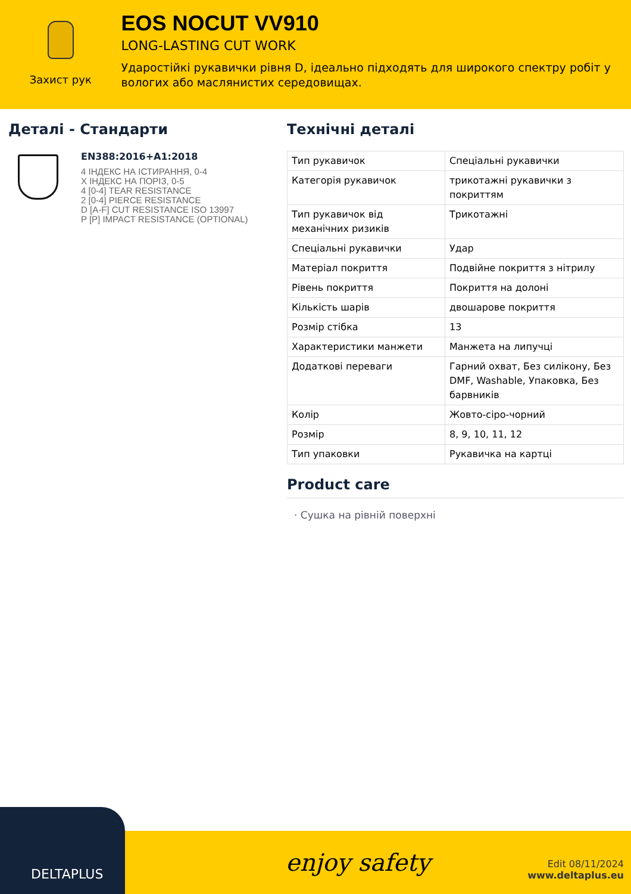Захист рук
EOS NOCUT VV910
LONG-LASTING CUT WORK
Ударостійкі рукавички рівня D, ідеально підходять для широкого спектру робіт у вологих або маслянистих середовищах.
Деталі - Стандарти
EN388:2016+A1:2018
4 ІНДЕКС НА ІСТИРАННЯ, 0-4
X ІНДЕКС НА ПОРІЗ, 0-5
4 [0-4] TEAR RESISTANCE
2 [0-4] PIERCE RESISTANCE
D [A-F] CUT RESISTANCE ISO 13997
P [P] IMPACT RESISTANCE (OPTIONAL)
Технічні деталі
| Тип рукавичок | Спеціальні рукавички |
| Категорія рукавичок | трикотажні рукавички з покриттям |
| Тип рукавичок від механічних ризиків | Трикотажні |
| Спеціальні рукавички | Удар |
| Матеріал покриття | Подвійне покриття з нітрилу |
| Рівень покриття | Покриття на долоні |
| Кількість шарів | двошарове покриття |
| Розмір стібка | 13 |
| Характеристики манжети | Манжета на липучці |
| Додаткові переваги | Гарний охват, Без силікону, Без DMF, Washable, Упаковка, Без барвників |
| Колір | Жовто-сіро-чорний |
| Розмір | 8, 9, 10, 11, 12 |
| Тип упаковки | Рукавичка на картці |
Product care
· Сушка на рівній поверхні
DELTAPLUS
enjoy safety
Edit 08/11/2024
www.deltaplus.eu